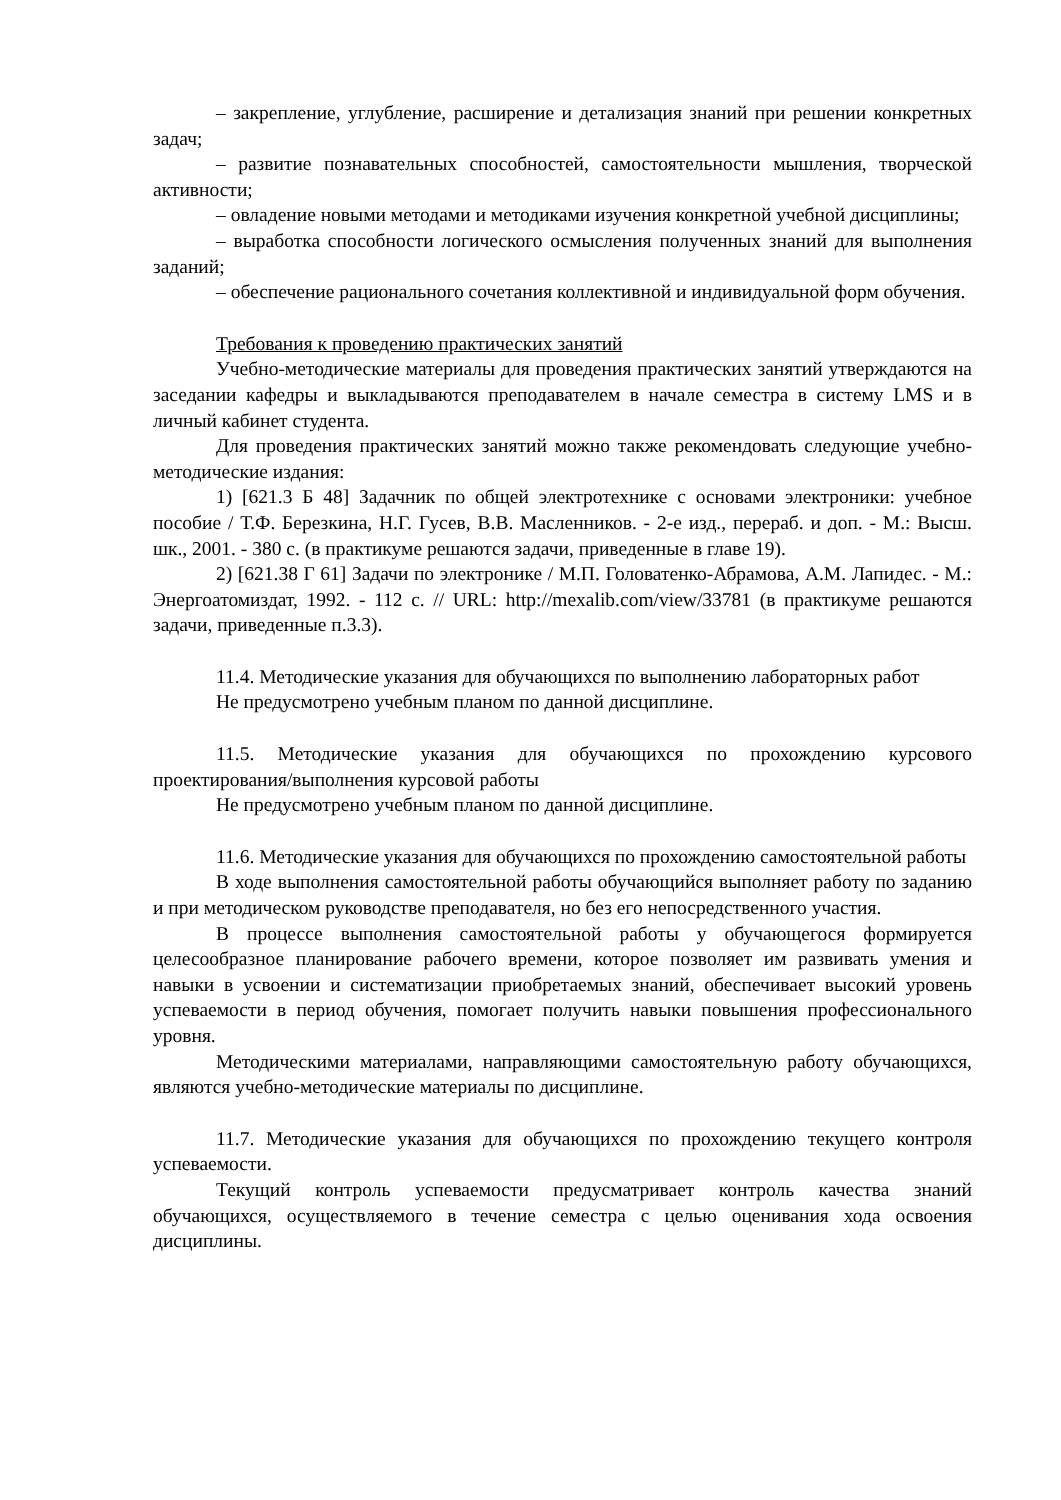– закрепление, углубление, расширение и детализация знаний при решении конкретных задач;
– развитие познавательных способностей, самостоятельности мышления, творческой активности;
– овладение новыми методами и методиками изучения конкретной учебной дисциплины;
– выработка способности логического осмысления полученных знаний для выполнения заданий;
– обеспечение рационального сочетания коллективной и индивидуальной форм обучения.
Требования к проведению практических занятий
Учебно-методические материалы для проведения практических занятий утверждаются на заседании кафедры и выкладываются преподавателем в начале семестра в систему LMS и в личный кабинет студента.
Для проведения практических занятий можно также рекомендовать следующие учебно-методические издания:
1) [621.3 Б 48] Задачник по общей электротехнике с основами электроники: учебное пособие / Т.Ф. Березкина, Н.Г. Гусев, В.В. Масленников. - 2-е изд., перераб. и доп. - М.: Высш. шк., 2001. - 380 с. (в практикуме решаются задачи, приведенные в главе 19).
2) [621.38 Г 61] Задачи по электронике / М.П. Головатенко-Абрамова, А.М. Лапидес. - М.: Энергоатомиздат, 1992. - 112 с. // URL: http://mexalib.com/view/33781 (в практикуме решаются задачи, приведенные п.3.3).
11.4. Методические указания для обучающихся по выполнению лабораторных работ
Не предусмотрено учебным планом по данной дисциплине.
11.5. Методические указания для обучающихся по прохождению курсового проектирования/выполнения курсовой работы
Не предусмотрено учебным планом по данной дисциплине.
11.6. Методические указания для обучающихся по прохождению самостоятельной работы
В ходе выполнения самостоятельной работы обучающийся выполняет работу по заданию и при методическом руководстве преподавателя, но без его непосредственного участия.
В процессе выполнения самостоятельной работы у обучающегося формируется целесообразное планирование рабочего времени, которое позволяет им развивать умения и навыки в усвоении и систематизации приобретаемых знаний, обеспечивает высокий уровень успеваемости в период обучения, помогает получить навыки повышения профессионального уровня.
Методическими материалами, направляющими самостоятельную работу обучающихся, являются учебно-методические материалы по дисциплине.
11.7. Методические указания для обучающихся по прохождению текущего контроля успеваемости.
Текущий контроль успеваемости предусматривает контроль качества знаний обучающихся, осуществляемого в течение семестра с целью оценивания хода освоения дисциплины.